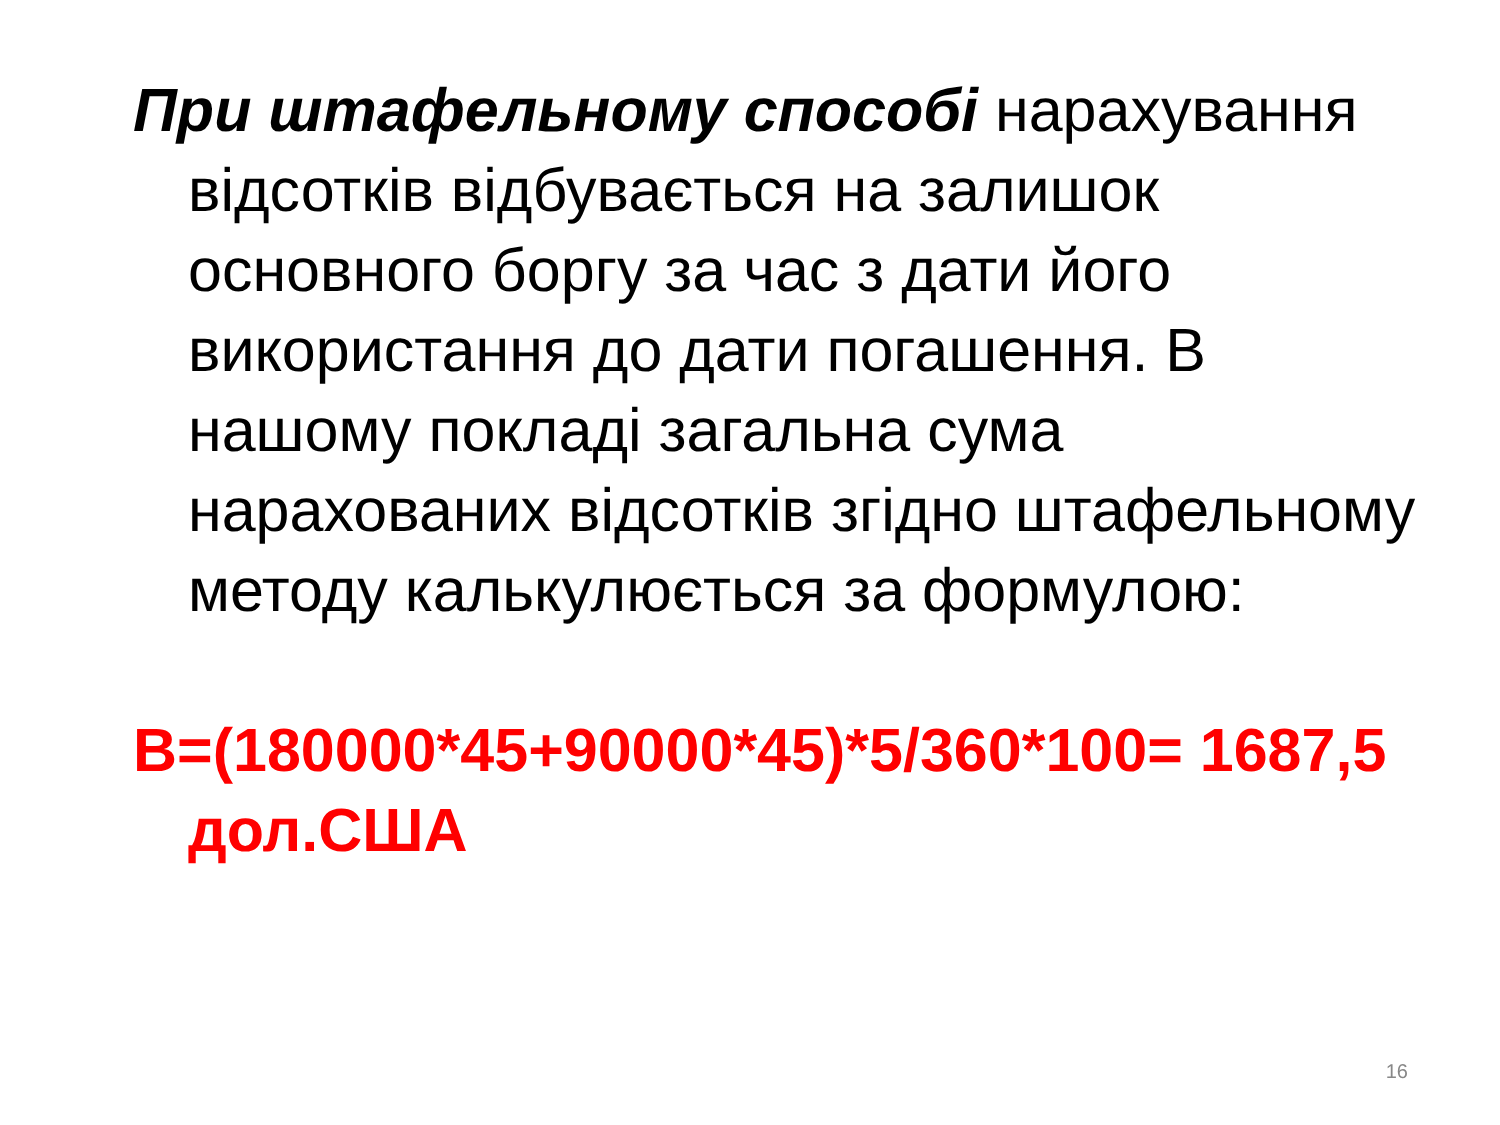При штафельному способі нарахування відсотків відбувається на залишок основного боргу за час з дати його використання до дати погашення. В нашому покладі загальна сума нарахованих відсотків згідно штафельному методу калькулюється за формулою:
В=(180000*45+90000*45)*5/360*100= 1687,5 дол.США
16